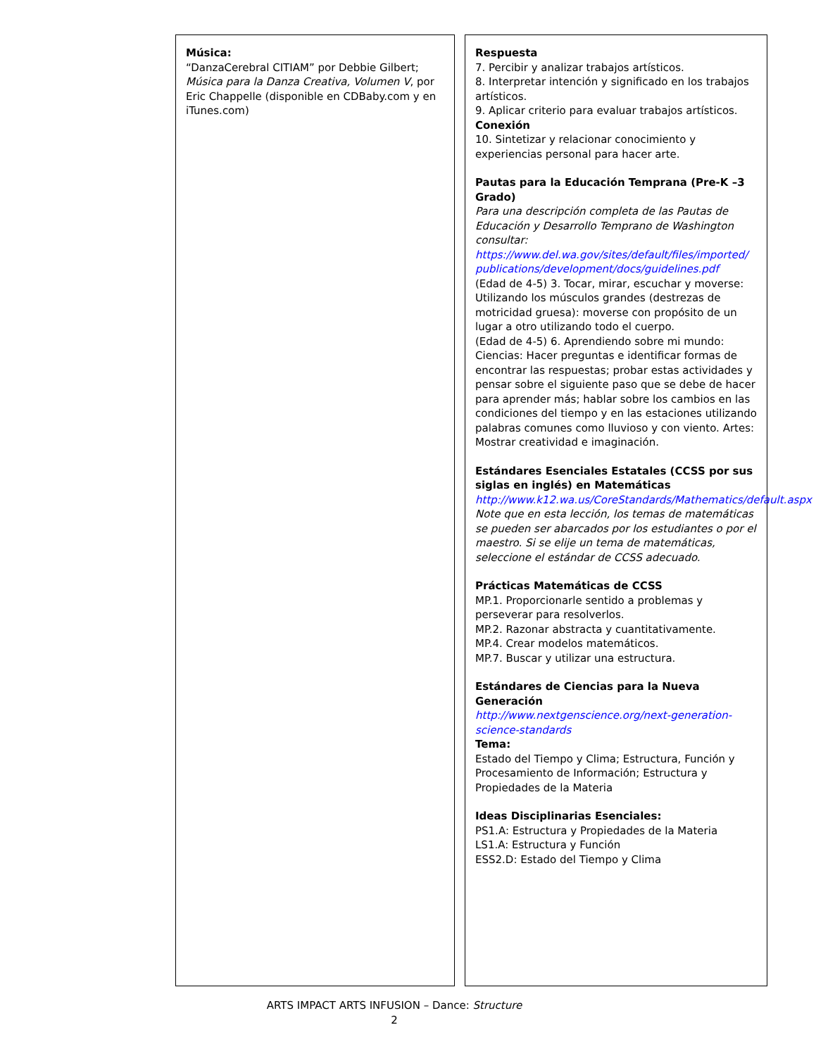Música:
“DanzaCerebral CITIAM” por Debbie Gilbert; Música para la Danza Creativa, Volumen V, por Eric Chappelle (disponible en CDBaby.com y en iTunes.com)
Respuesta
7. Percibir y analizar trabajos artísticos.
8. Interpretar intención y significado en los trabajos artísticos.
9. Aplicar criterio para evaluar trabajos artísticos.
Conexión
10. Sintetizar y relacionar conocimiento y experiencias personal para hacer arte.
Pautas para la Educación Temprana (Pre-K –3 Grado)
Para una descripción completa de las Pautas de Educación y Desarrollo Temprano de Washington consultar:
https://www.del.wa.gov/sites/default/files/imported/ publications/development/docs/guidelines.pdf
(Edad de 4-5) 3. Tocar, mirar, escuchar y moverse: Utilizando los músculos grandes (destrezas de motricidad gruesa): moverse con propósito de un lugar a otro utilizando todo el cuerpo.
(Edad de 4-5) 6. Aprendiendo sobre mi mundo: Ciencias: Hacer preguntas e identificar formas de encontrar las respuestas; probar estas actividades y pensar sobre el siguiente paso que se debe de hacer para aprender más; hablar sobre los cambios en las condiciones del tiempo y en las estaciones utilizando palabras comunes como lluvioso y con viento. Artes: Mostrar creatividad e imaginación.
Estándares Esenciales Estatales (CCSS por sus siglas en inglés) en Matemáticas
http://www.k12.wa.us/CoreStandards/Mathematics/default.aspx
Note que en esta lección, los temas de matemáticas se pueden ser abarcados por los estudiantes o por el maestro. Si se elije un tema de matemáticas, seleccione el estándar de CCSS adecuado.
Prácticas Matemáticas de CCSS
MP.1. Proporcionarle sentido a problemas y perseverar para resolverlos.
MP.2. Razonar abstracta y cuantitativamente.
MP.4. Crear modelos matemáticos.
MP.7. Buscar y utilizar una estructura.
Estándares de Ciencias para la Nueva Generación
http://www.nextgenscience.org/next-generation-science-standards
Tema:
Estado del Tiempo y Clima; Estructura, Función y Procesamiento de Información; Estructura y Propiedades de la Materia
Ideas Disciplinarias Esenciales:
PS1.A: Estructura y Propiedades de la Materia
LS1.A: Estructura y Función
ESS2.D: Estado del Tiempo y Clima
ARTS IMPACT ARTS INFUSION – Dance: Structure
2